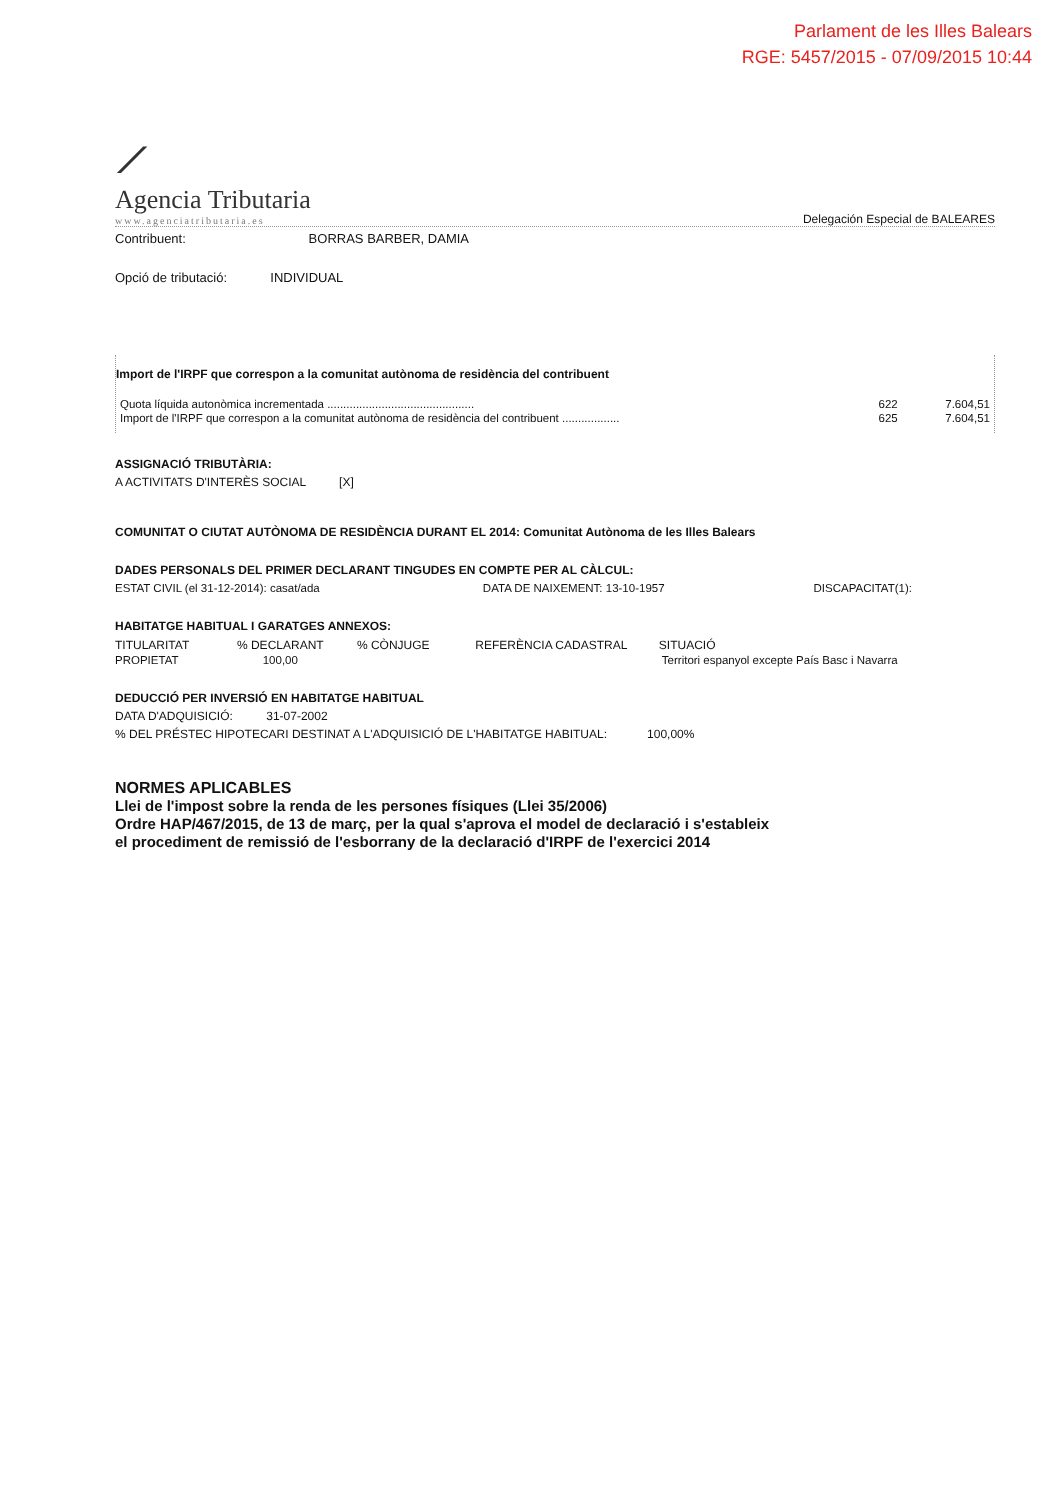Parlament de les Illes Balears
RGE: 5457/2015 - 07/09/2015 10:44
⟋
Agencia Tributaria
www.agenciatributaria.es
Delegación Especial de BALEARES
Contribuent: BORRAS BARBER, DAMIA
Opció de tributació: INDIVIDUAL
Import de l'IRPF que correspon a la comunitat autònoma de residència del contribuent
| Quota líquida autonòmica incrementada .............................................. | 622 | 7.604,51 |
| Import de l'IRPF que correspon a la comunitat autònoma de residència del contribuent .................. | 625 | 7.604,51 |
ASSIGNACIÓ TRIBUTÀRIA:
A ACTIVITATS D'INTERÈS SOCIAL [X]
COMUNITAT O CIUTAT AUTÒNOMA DE RESIDÈNCIA DURANT EL 2014: Comunitat Autònoma de les Illes Balears
DADES PERSONALS DEL PRIMER DECLARANT TINGUDES EN COMPTE PER AL CÀLCUL:
| ESTAT CIVIL (el 31-12-2014): casat/ada | DATA DE NAIXEMENT: 13-10-1957 | DISCAPACITAT(1): |
HABITATGE HABITUAL I GARATGES ANNEXOS:
| TITULARITAT | % DECLARANT | % CÒNJUGE | REFERÈNCIA CADASTRAL | SITUACIÓ |
| --- | --- | --- | --- | --- |
| PROPIETAT | 100,00 | | | Territori espanyol excepte País Basc i Navarra |
DEDUCCIÓ PER INVERSIÓ EN HABITATGE HABITUAL
DATA D'ADQUISICIÓ: 31-07-2002
% DEL PRÉSTEC HIPOTECARI DESTINAT A L'ADQUISICIÓ DE L'HABITATGE HABITUAL: 100,00%
NORMES APLICABLES
Llei de l'impost sobre la renda de les persones físiques (Llei 35/2006)
Ordre HAP/467/2015, de 13 de març, per la qual s'aprova el model de declaració i s'estableix
el procediment de remissió de l'esborrany de la declaració d'IRPF de l'exercici 2014